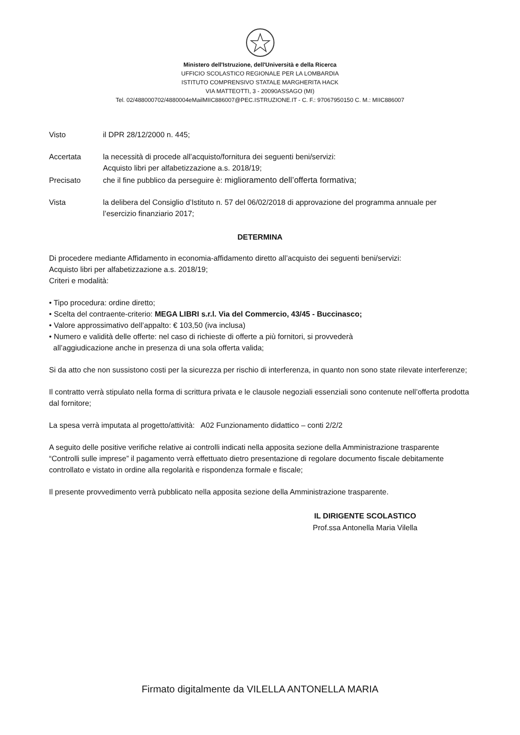Ministero dell'Istruzione, dell'Università e della Ricerca
UFFICIO SCOLASTICO REGIONALE PER LA LOMBARDIA
ISTITUTO COMPRENSIVO STATALE MARGHERITA HACK
VIA MATTEOTTI, 3 - 20090ASSAGO (MI)
Tel. 02/488000702/4880004eMailMIIC886007@PEC.ISTRUZIONE.IT - C. F.: 97067950150 C. M.: MIIC886007
Visto il DPR 28/12/2000 n. 445;
Accertata la necessità di procede all’acquisto/fornitura dei seguenti beni/servizi:
Acquisto libri per alfabetizzazione a.s. 2018/19;
Precisato che il fine pubblico da perseguire è: miglioramento dell’offerta formativa;
Vista la delibera del Consiglio d’Istituto n. 57 del 06/02/2018 di approvazione del programma annuale per l’esercizio finanziario 2017;
DETERMINA
Di procedere mediante Affidamento in economia-affidamento diretto all’acquisto dei seguenti beni/servizi:
Acquisto libri per alfabetizzazione a.s. 2018/19;
Criteri e modalità:
• Tipo procedura: ordine diretto;
• Scelta del contraente-criterio: MEGA LIBRI s.r.l. Via del Commercio, 43/45 - Buccinasco;
• Valore approssimativo dell’appalto: € 103,50 (iva inclusa)
• Numero e validità delle offerte: nel caso di richieste di offerte a più fornitori, si provvederà
all’aggiudicazione anche in presenza di una sola offerta valida;
Si da atto che non sussistono costi per la sicurezza per rischio di interferenza, in quanto non sono state rilevate interferenze;
Il contratto verrà stipulato nella forma di scrittura privata e le clausole negoziali essenziali sono contenute nell’offerta prodotta dal fornitore;
La spesa verrà imputata al progetto/attività: A02 Funzionamento didattico – conti 2/2/2
A seguito delle positive verifiche relative ai controlli indicati nella apposita sezione della Amministrazione trasparente “Controlli sulle imprese” il pagamento verrà effettuato dietro presentazione di regolare documento fiscale debitamente controllato e vistato in ordine alla regolarità e rispondenza formale e fiscale;
Il presente provvedimento verrà pubblicato nella apposita sezione della Amministrazione trasparente.
IL DIRIGENTE SCOLASTICO
Prof.ssa Antonella Maria Vilella
Firmato digitalmente da VILELLA ANTONELLA MARIA